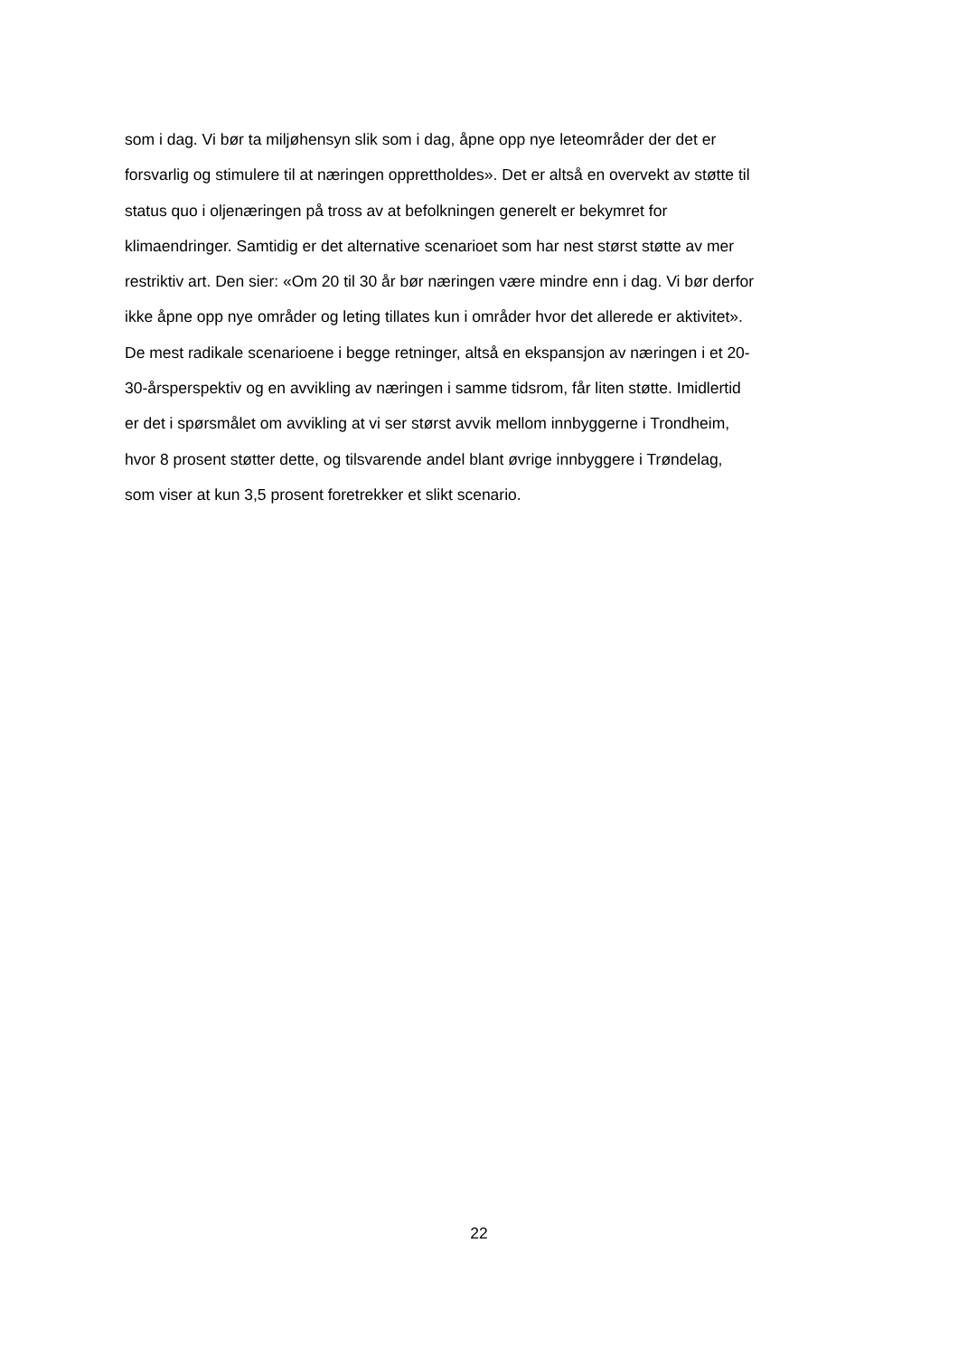som i dag. Vi bør ta miljøhensyn slik som i dag, åpne opp nye leteområder der det er
forsvarlig og stimulere til at næringen opprettholdes». Det er altså en overvekt av støtte til
status quo i oljenæringen på tross av at befolkningen generelt er bekymret for
klimaendringer. Samtidig er det alternative scenarioet som har nest størst støtte av mer
restriktiv art. Den sier: «Om 20 til 30 år bør næringen være mindre enn i dag. Vi bør derfor
ikke åpne opp nye områder og leting tillates kun i områder hvor det allerede er aktivitet».
De mest radikale scenarioene i begge retninger, altså en ekspansjon av næringen i et 20-
30-årsperspektiv og en avvikling av næringen i samme tidsrom, får liten støtte. Imidlertid
er det i spørsmålet om avvikling at vi ser størst avvik mellom innbyggerne i Trondheim,
hvor 8 prosent støtter dette, og tilsvarende andel blant øvrige innbyggere i Trøndelag,
som viser at kun 3,5 prosent foretrekker et slikt scenario.
22